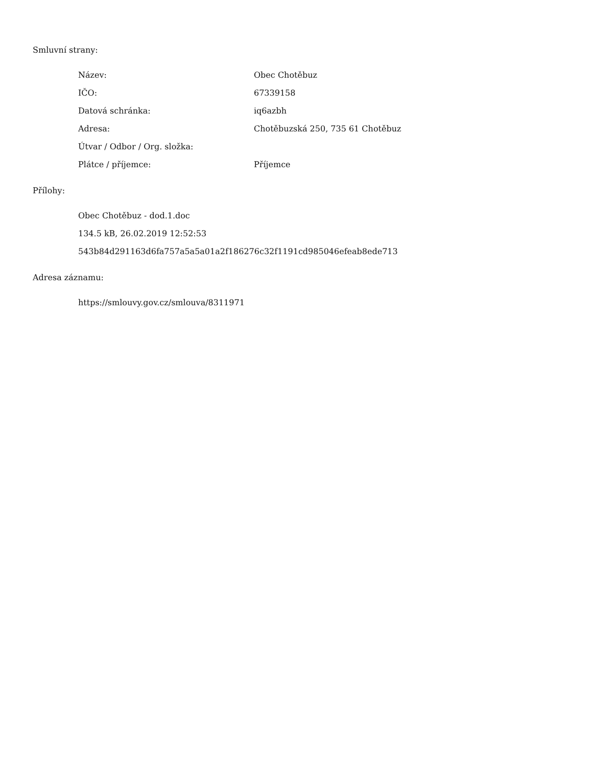Smluvní strany:
| Název: | Obec Chotěbuz |
| IČO: | 67339158 |
| Datová schránka: | iq6azbh |
| Adresa: | Chotěbuzská 250, 735 61 Chotěbuz |
| Útvar / Odbor / Org. složka: | |
| Plátce / příjemce: | Příjemce |
Přílohy:
Obec Chotěbuz - dod.1.doc
134.5 kB, 26.02.2019 12:52:53
543b84d291163d6fa757a5a5a01a2f186276c32f1191cd985046efeab8ede713
Adresa záznamu:
https://smlouvy.gov.cz/smlouva/8311971